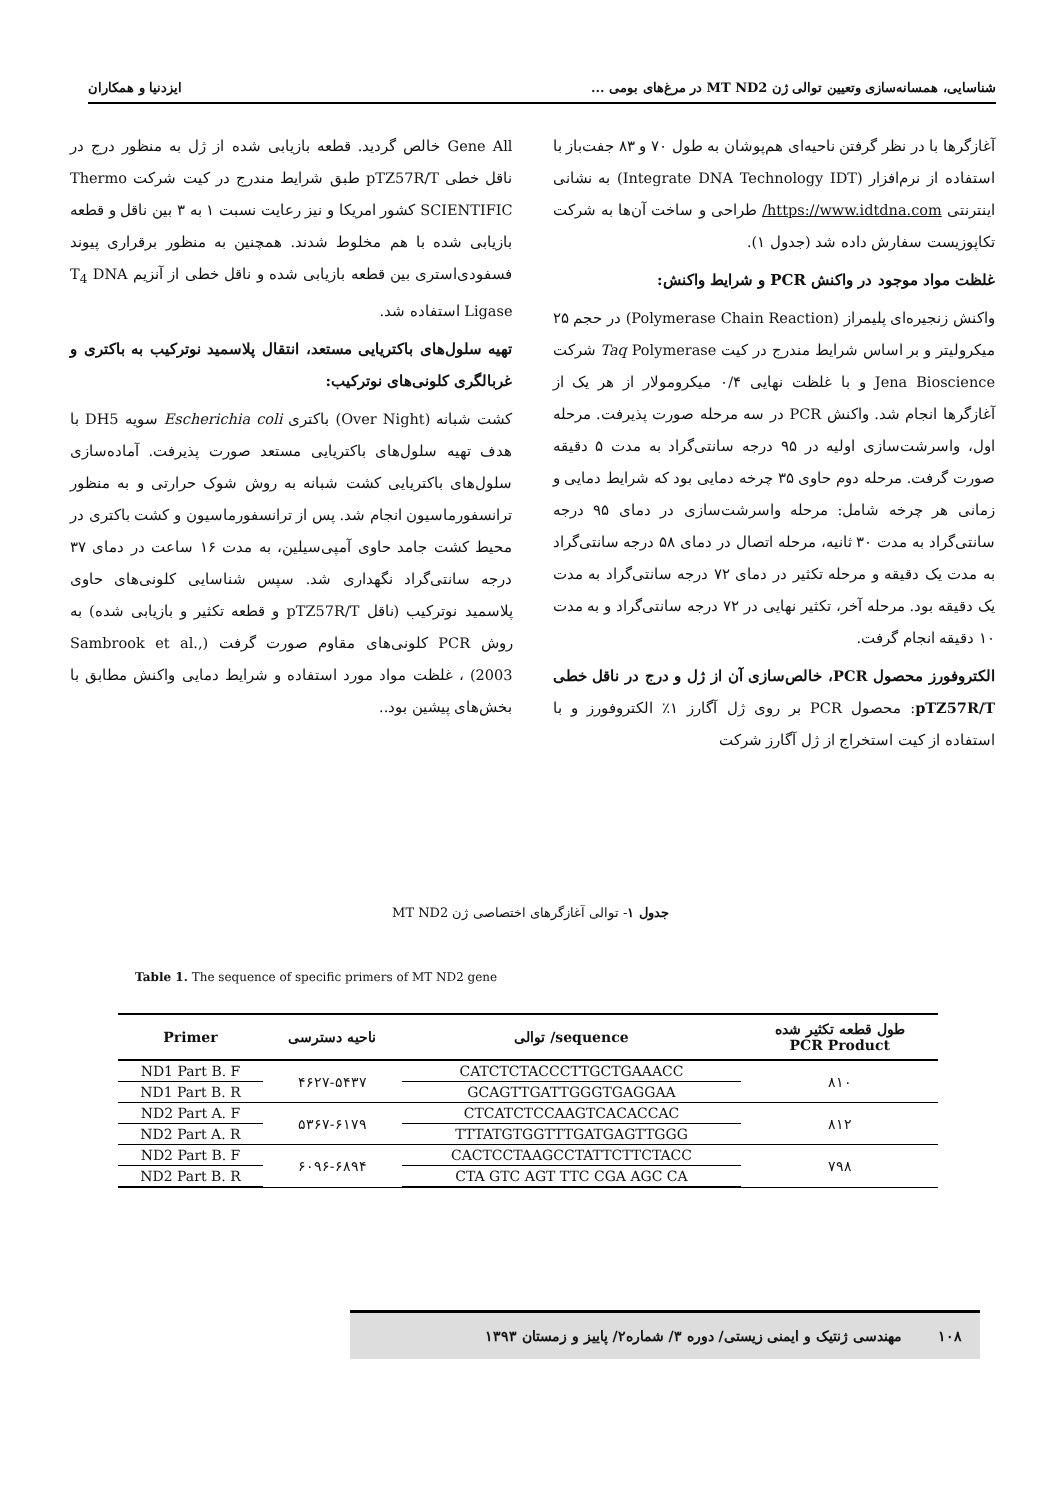شناسایی، همسانه‌سازی وتعیین توالی ژن MT ND2 در مرغ‌های بومی ... ایزدنیا و همکاران
آغازگرها با در نظر گرفتن ناحیه‌ای هم‌پوشان به طول ۷۰ و ۸۳ جفت‌باز با استفاده از نرم‌افزار (Integrate DNA Technology IDT) به نشانی اینترنتی https://www.idtdna.com/ طراحی و ساخت آن‌ها به شرکت تکاپوزیست سفارش داده شد (جدول ۱).
غلظت مواد موجود در واکنش PCR و شرایط واکنش:
واکنش زنجیره‌ای پلیمراز (Polymerase Chain Reaction) در حجم ۲۵ میکرولیتر و بر اساس شرایط مندرج در کیت Taq Polymerase شرکت Jena Bioscience و با غلظت نهایی ۰/۴ میکرومولار از هر یک از آغازگرها انجام شد. واکنش PCR در سه مرحله صورت پذیرفت. مرحله اول، واسرشت‌سازی اولیه در ۹۵ درجه سانتی‌گراد به مدت ۵ دقیقه صورت گرفت. مرحله دوم حاوی ۳۵ چرخه دمایی بود که شرایط دمایی و زمانی هر چرخه شامل: مرحله واسرشت‌سازی در دمای ۹۵ درجه سانتی‌گراد به مدت ۳۰ ثانیه، مرحله اتصال در دمای ۵۸ درجه سانتی‌گراد به مدت یک دقیقه و مرحله تکثیر در دمای ۷۲ درجه سانتی‌گراد به مدت یک دقیقه بود. مرحله آخر، تکثیر نهایی در ۷۲ درجه سانتی‌گراد و به مدت ۱۰ دقیقه انجام گرفت.
الکتروفورز محصول PCR، خالص‌سازی آن از ژل و درج در ناقل خطی pTZ57R/T: محصول PCR بر روی ژل آگارز ۱٪ الکتروفورز و با استفاده از کیت استخراج از ژل آگارز شرکت
Gene All خالص گردید. قطعه بازیابی شده از ژل به منظور درج در ناقل خطی pTZ57R/T طبق شرایط مندرج در کیت شرکت Thermo SCIENTIFIC کشور امریکا و نیز رعایت نسبت ۱ به ۳ بین ناقل و قطعه بازیابی شده با هم مخلوط شدند. همچنین به منظور برقراری پیوند فسفودی‌استری بین قطعه بازیابی شده و ناقل خطی از آنزیم T<sub>4</sub> DNA Ligase استفاده شد.
تهیه سلول‌های باکتریایی مستعد، انتقال پلاسمید نوترکیب به باکتری و غربالگری کلونی‌های نوترکیب:
کشت شبانه (Over Night) باکتری Escherichia coli سویه DH5 با هدف تهیه سلول‌های باکتریایی مستعد صورت پذیرفت. آماده‌سازی سلول‌های باکتریایی کشت شبانه به روش شوک حرارتی و به منظور ترانسفورماسیون انجام شد. پس از ترانسفورماسیون و کشت باکتری در محیط کشت جامد حاوی آمپی‌سیلین، به مدت ۱۶ ساعت در دمای ۳۷ درجه سانتی‌گراد نگهداری شد. سپس شناسایی کلونی‌های حاوی پلاسمید نوترکیب (ناقل pTZ57R/T و قطعه تکثیر و بازیابی شده) به روش PCR کلونی‌های مقاوم صورت گرفت (Sambrook et al., 2003) ، غلظت مواد مورد استفاده و شرایط دمایی واکنش مطابق با بخش‌های پیشین بود..
جدول ۱- توالی آغازگرهای اختصاصی ژن MT ND2
Table 1. The sequence of specific primers of MT ND2 gene
| Primer | ناحیه دسترسی | توالی /sequence | طول قطعه تکثیر شده PCR Product |
| --- | --- | --- | --- |
| ND1 Part B. F | ۴۶۲۷-۵۴۳۷ | CATCTCTACCCTTGCTGAAACC | ۸۱۰ |
| ND1 Part B. R | | GCAGTTGATTGGGTGAGGAA | |
| ND2 Part A. F | ۵۳۶۷-۶۱۷۹ | CTCATCTCCAAGTCACACCAC | ۸۱۲ |
| ND2 Part A. R | | TTTATGTGGTTTGATGAGTTGGG | |
| ND2 Part B. F | ۶۰۹۶-۶۸۹۴ | CACTCCTAAGCCTATTCTTCTACC | ۷۹۸ |
| ND2 Part B. R | | CTA GTC AGT TTC CGA AGC CA | |
۱۰۸ مهندسی ژنتیک و ایمنی زیستی/ دوره ۳/ شماره۲/ پاییز و زمستان ۱۳۹۳